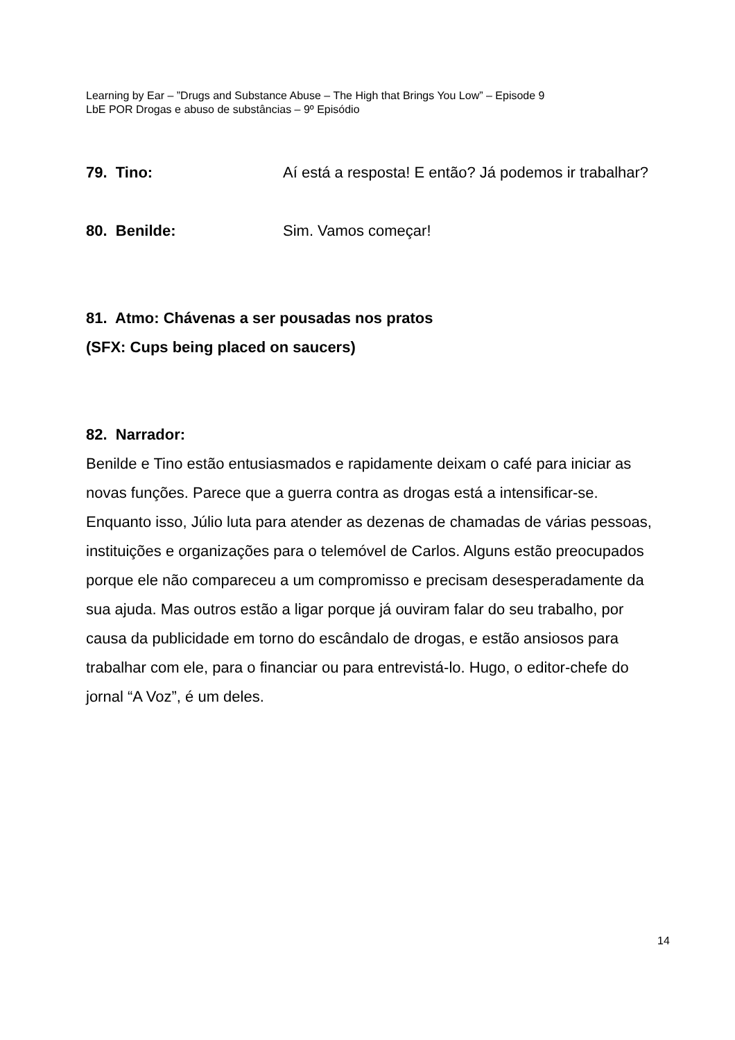Learning by Ear – ”Drugs and Substance Abuse – The High that Brings You Low” – Episode 9
LbE POR Drogas e abuso de substâncias – 9º Episódio
79. Tino: Aí está a resposta! E então? Já podemos ir trabalhar?
80. Benilde: Sim. Vamos começar!
81. Atmo: Chávenas a ser pousadas nos pratos
(SFX: Cups being placed on saucers)
82. Narrador:
Benilde e Tino estão entusiasmados e rapidamente deixam o café para iniciar as novas funções. Parece que a guerra contra as drogas está a intensificar-se. Enquanto isso, Júlio luta para atender as dezenas de chamadas de várias pessoas, instituições e organizações para o telemóvel de Carlos. Alguns estão preocupados porque ele não compareceu a um compromisso e precisam desesperadamente da sua ajuda. Mas outros estão a ligar porque já ouviram falar do seu trabalho, por causa da publicidade em torno do escândalo de drogas, e estão ansiosos para trabalhar com ele, para o financiar ou para entrevistá-lo. Hugo, o editor-chefe do jornal “A Voz”, é um deles.
14